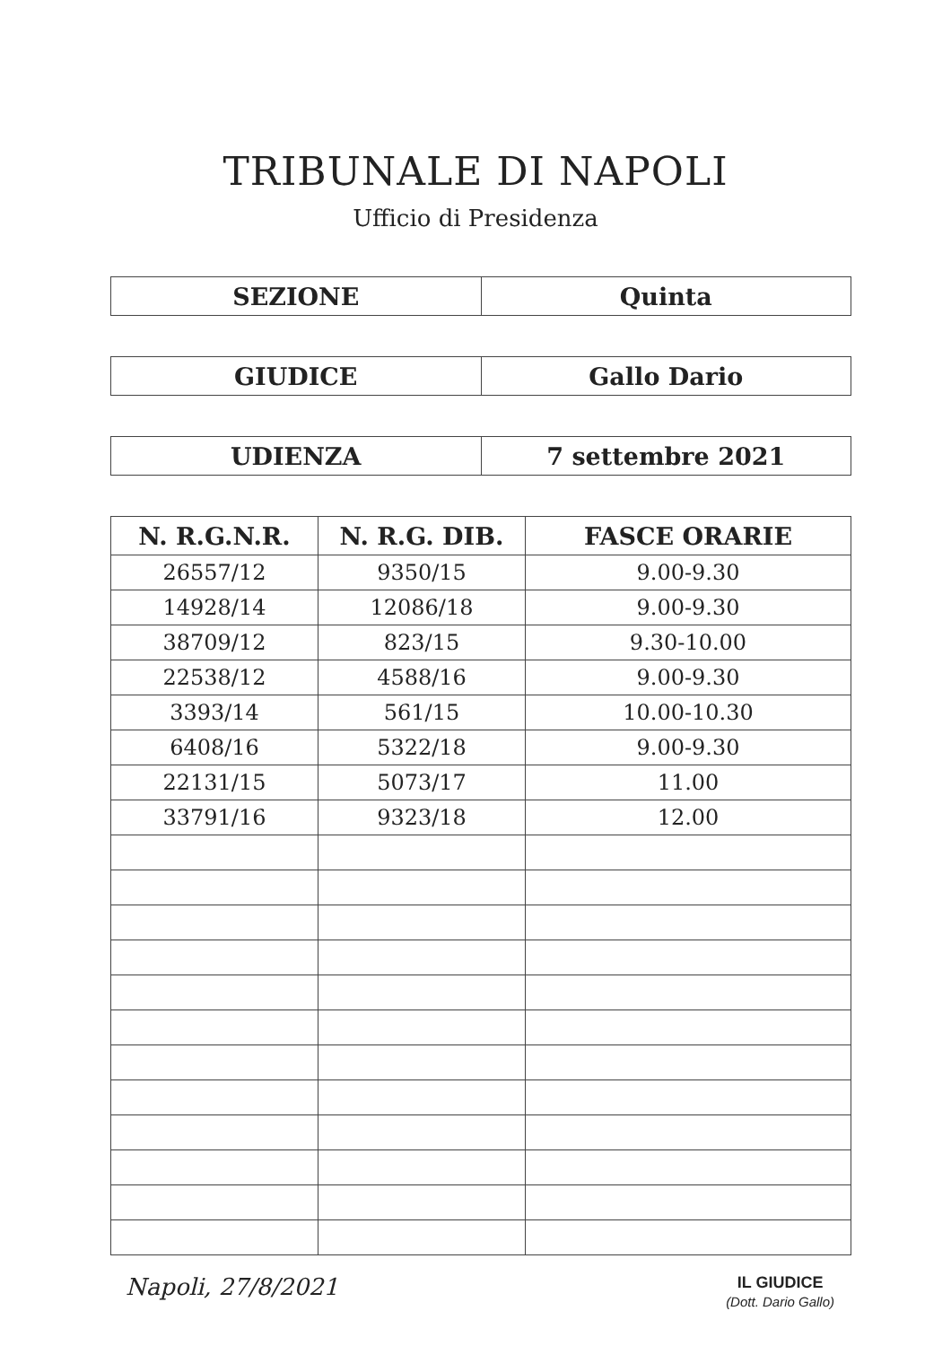TRIBUNALE DI NAPOLI
Ufficio di Presidenza
| SEZIONE | Quinta |
| GIUDICE | Gallo Dario |
| UDIENZA | 7 settembre 2021 |
| N. R.G.N.R. | N. R.G. DIB. | FASCE ORARIE |
| --- | --- | --- |
| 26557/12 | 9350/15 | 9.00-9.30 |
| 14928/14 | 12086/18 | 9.00-9.30 |
| 38709/12 | 823/15 | 9.30-10.00 |
| 22538/12 | 4588/16 | 9.00-9.30 |
| 3393/14 | 561/15 | 10.00-10.30 |
| 6408/16 | 5322/18 | 9.00-9.30 |
| 22131/15 | 5073/17 | 11.00 |
| 33791/16 | 9323/18 | 12.00 |
Napoli, 27/8/2021
IL GIUDICE
(Dott. Dario Gallo)